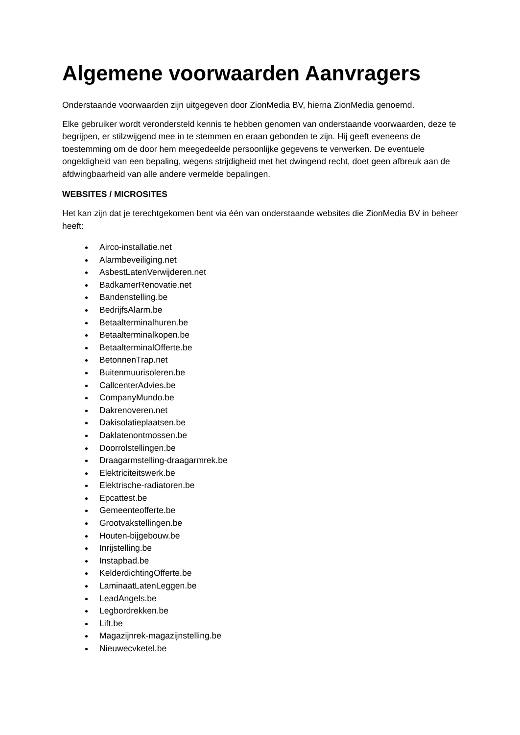Algemene voorwaarden Aanvragers
Onderstaande voorwaarden zijn uitgegeven door ZionMedia BV, hierna ZionMedia genoemd.
Elke gebruiker wordt verondersteld kennis te hebben genomen van onderstaande voorwaarden, deze te begrijpen, er stilzwijgend mee in te stemmen en eraan gebonden te zijn. Hij geeft eveneens de toestemming om de door hem meegedeelde persoonlijke gegevens te verwerken. De eventuele ongeldigheid van een bepaling, wegens strijdigheid met het dwingend recht, doet geen afbreuk aan de afdwingbaarheid van alle andere vermelde bepalingen.
WEBSITES / MICROSITES
Het kan zijn dat je terechtgekomen bent via één van onderstaande websites die ZionMedia BV in beheer heeft:
Airco-installatie.net
Alarmbeveiliging.net
AsbestLatenVerwijderen.net
BadkamerRenovatie.net
Bandenstelling.be
BedrijfsAlarm.be
Betaalterminalhuren.be
Betaalterminalkopen.be
BetaalterminalOfferte.be
BetonnenTrap.net
Buitenmuurisoleren.be
CallcenterAdvies.be
CompanyMundo.be
Dakrenoveren.net
Dakisolatieplaatsen.be
Daklatenontmossen.be
Doorrolstellingen.be
Draagarmstelling-draagarmrek.be
Elektriciteitswerk.be
Elektrische-radiatoren.be
Epcattest.be
Gemeenteofferte.be
Grootvakstellingen.be
Houten-bijgebouw.be
Inrijstelling.be
Instapbad.be
KelderdichtingOfferte.be
LaminaatLatenLeggen.be
LeadAngels.be
Legbordrekken.be
Lift.be
Magazijnrek-magazijnstelling.be
Nieuwecvketel.be